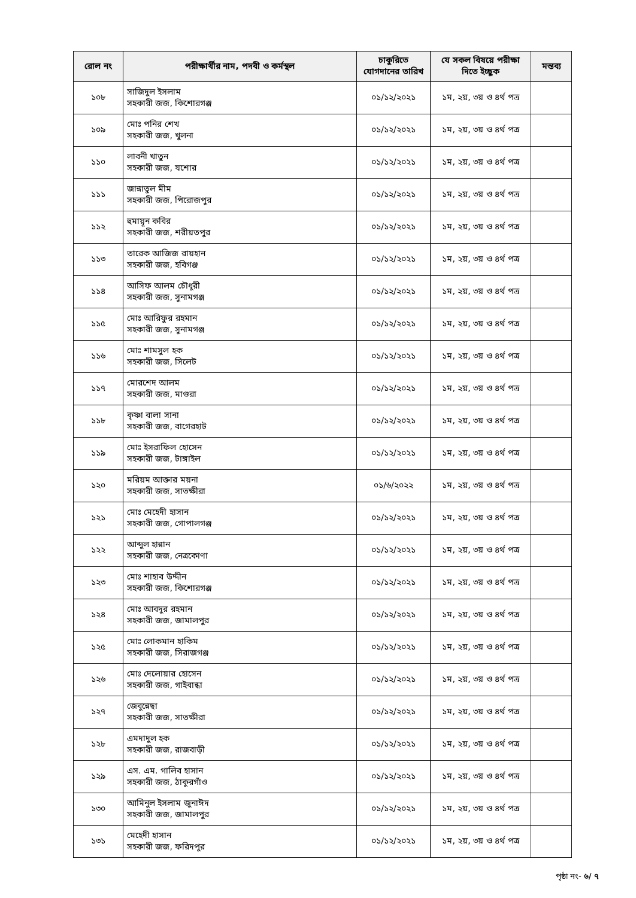| রোল নং | পরীক্ষার্থীর নাম, পদবী ও কর্মস্থল | চাকুরিতে যোগদানের তারিখ | যে সকল বিষয়ে পরীক্ষা দিতে ইচ্ছুক | মন্তব্য |
| --- | --- | --- | --- | --- |
| ১০৮ | সাজিদুল ইসলাম সহকারী জজ, কিশোরগঞ্জ | ০১/১২/২০২১ | ১ম, ২য়, ৩য় ও ৪র্থ পত্র | |
| ১০৯ | মোঃ পনির শেখ সহকারী জজ, খুলনা | ০১/১২/২০২১ | ১ম, ২য়, ৩য় ও ৪র্থ পত্র | |
| ১১০ | লাবনী খাতুন সহকারী জজ, যশোর | ০১/১২/২০২১ | ১ম, ২য়, ৩য় ও ৪র্থ পত্র | |
| ১১১ | জান্নাতুল মীম সহকারী জজ, পিরোজপুর | ০১/১২/২০২১ | ১ম, ২য়, ৩য় ও ৪র্থ পত্র | |
| ১১২ | হুমায়ূন কবির সহকারী জজ, শরীয়তপুর | ০১/১২/২০২১ | ১ম, ২য়, ৩য় ও ৪র্থ পত্র | |
| ১১৩ | তারেক আজিজ রায়হান সহকারী জজ, হবিগঞ্জ | ০১/১২/২০২১ | ১ম, ২য়, ৩য় ও ৪র্থ পত্র | |
| ১১৪ | আসিফ আলম চৌধুরী সহকারী জজ, সুনামগঞ্জ | ০১/১২/২০২১ | ১ম, ২য়, ৩য় ও ৪র্থ পত্র | |
| ১১৫ | মোঃ আরিফুর রহমান সহকারী জজ, সুনামগঞ্জ | ০১/১২/২০২১ | ১ম, ২য়, ৩য় ও ৪র্থ পত্র | |
| ১১৬ | মোঃ শামসুল হক সহকারী জজ, সিলেট | ০১/১২/২০২১ | ১ম, ২য়, ৩য় ও ৪র্থ পত্র | |
| ১১৭ | মোরশেদ আলম সহকারী জজ, মাগুরা | ০১/১২/২০২১ | ১ম, ২য়, ৩য় ও ৪র্থ পত্র | |
| ১১৮ | কৃষ্ণা বালা সানা সহকারী জজ, বাগেরহাট | ০১/১২/২০২১ | ১ম, ২য়, ৩য় ও ৪র্থ পত্র | |
| ১১৯ | মোঃ ইসরাফিল হোসেন সহকারী জজ, টাঙ্গাইল | ০১/১২/২০২১ | ১ম, ২য়, ৩য় ও ৪র্থ পত্র | |
| ১২০ | মরিয়ম আক্তার ময়না সহকারী জজ, সাতক্ষীরা | ০১/৬/২০২২ | ১ম, ২য়, ৩য় ও ৪র্থ পত্র | |
| ১২১ | মোঃ মেহেদী হাসান সহকারী জজ, গোপালগঞ্জ | ০১/১২/২০২১ | ১ম, ২য়, ৩য় ও ৪র্থ পত্র | |
| ১২২ | আব্দুল হান্নান সহকারী জজ, নেত্রকোণা | ০১/১২/২০২১ | ১ম, ২য়, ৩য় ও ৪র্থ পত্র | |
| ১২৩ | মোঃ শাহাব উদ্দীন সহকারী জজ, কিশোরগঞ্জ | ০১/১২/২০২১ | ১ম, ২য়, ৩য় ও ৪র্থ পত্র | |
| ১২৪ | মোঃ আবদুর রহমান সহকারী জজ, জামালপুর | ০১/১২/২০২১ | ১ম, ২য়, ৩য় ও ৪র্থ পত্র | |
| ১২৫ | মোঃ লোকমান হাকিম সহকারী জজ, সিরাজগঞ্জ | ০১/১২/২০২১ | ১ম, ২য়, ৩য় ও ৪র্থ পত্র | |
| ১২৬ | মোঃ দেলোয়ার হোসেন সহকারী জজ, গাইবান্ধা | ০১/১২/২০২১ | ১ম, ২য়, ৩য় ও ৪র্থ পত্র | |
| ১২৭ | জেবুন্নেছা সহকারী জজ, সাতক্ষীরা | ০১/১২/২০২১ | ১ম, ২য়, ৩য় ও ৪র্থ পত্র | |
| ১২৮ | এমদাদুল হক সহকারী জজ, রাজবাড়ী | ০১/১২/২০২১ | ১ম, ২য়, ৩য় ও ৪র্থ পত্র | |
| ১২৯ | এস. এম. গালিব হাসান সহকারী জজ, ঠাকুরগাঁও | ০১/১২/২০২১ | ১ম, ২য়, ৩য় ও ৪র্থ পত্র | |
| ১৩০ | আমিনুল ইসলাম জুনাঈদ সহকারী জজ, জামালপুর | ০১/১২/২০২১ | ১ম, ২য়, ৩য় ও ৪র্থ পত্র | |
| ১৩১ | মেহেদী হাসান সহকারী জজ, ফরিদপুর | ০১/১২/২০২১ | ১ম, ২য়, ৩য় ও ৪র্থ পত্র | |
পৃষ্ঠা নং- ৬/ ৭